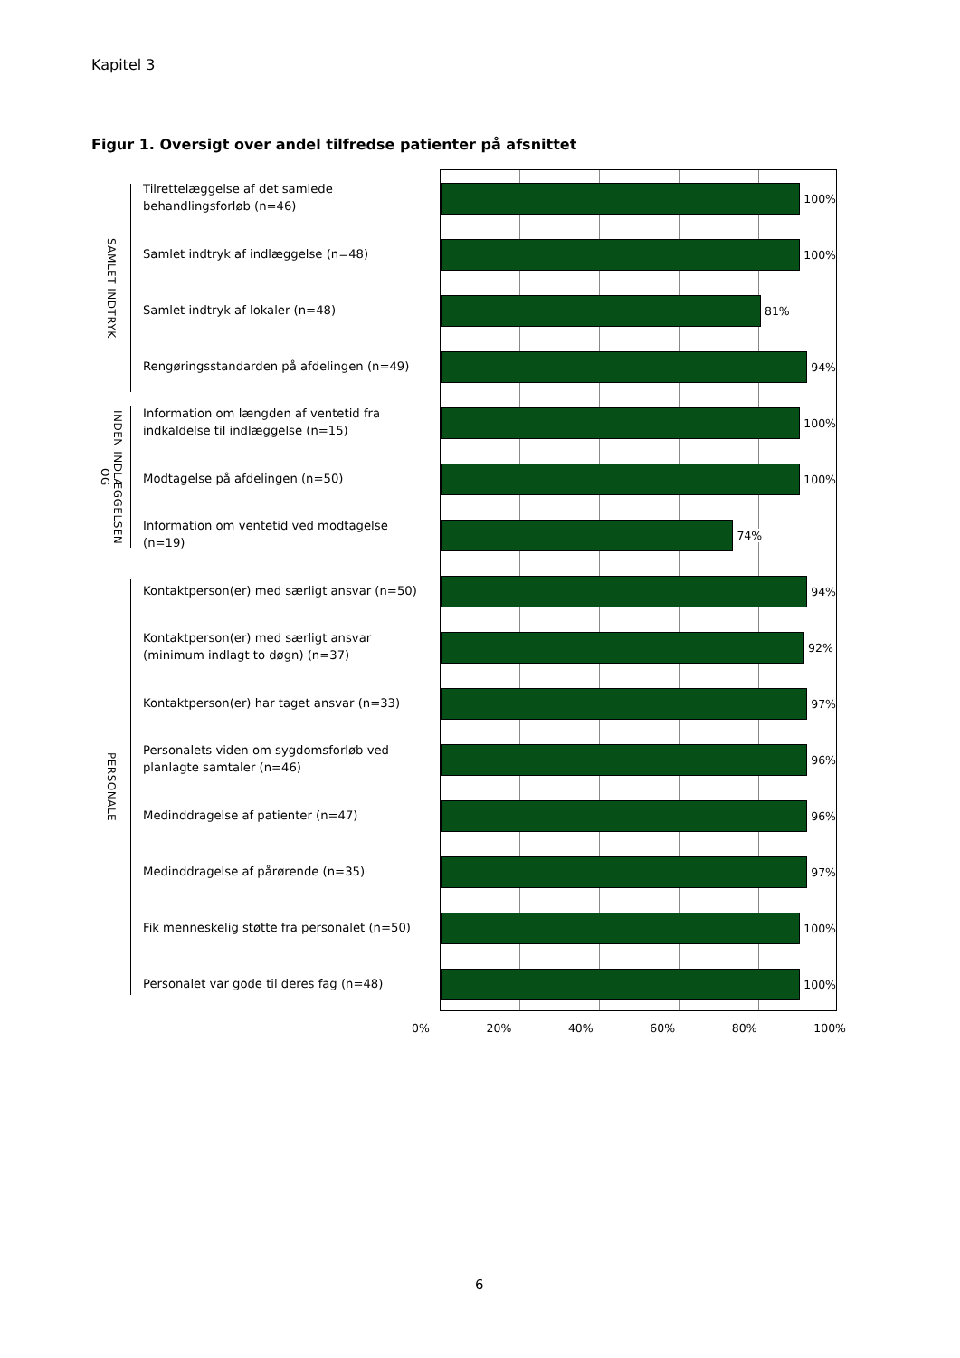Kapitel 3
Figur 1. Oversigt over andel tilfredse patienter på afsnittet
SAMLET INDTRYK
INDEN INDLÆGGELSEN OG
PERSONALE
Tilrettelæggelse af det samlede
behandlingsforløb (n=46)
Samlet indtryk af indlæggelse (n=48)
Samlet indtryk af lokaler (n=48)
Rengøringsstandarden på afdelingen (n=49)
Information om længden af ventetid fra
indkaldelse til indlæggelse (n=15)
Modtagelse på afdelingen (n=50)
Information om ventetid ved modtagelse
(n=19)
Kontaktperson(er) med særligt ansvar (n=50)
Kontaktperson(er) med særligt ansvar
(minimum indlagt to døgn) (n=37)
Kontaktperson(er) har taget ansvar (n=33)
Personalets viden om sygdomsforløb ved
planlagte samtaler (n=46)
Medinddragelse af patienter (n=47)
Medinddragelse af pårørende (n=35)
Fik menneskelig støtte fra personalet (n=50)
Personalet var gode til deres fag (n=48)
100%
100%
81%
94%
100%
100%
74%
94%
92%
97%
96%
96%
97%
100%
100%
0% 20% 40% 60% 80% 100%
6